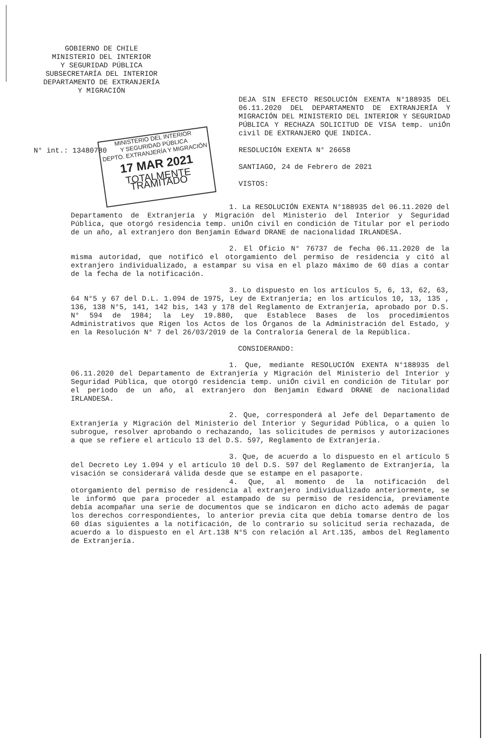GOBIERNO DE CHILE
MINISTERIO DEL INTERIOR
Y SEGURIDAD PÚBLICA
SUBSECRETARÍA DEL INTERIOR
DEPARTAMENTO DE EXTRANJERÍA
Y MIGRACIÓN
DEJA SIN EFECTO RESOLUCIÓN EXENTA N°188935 DEL 06.11.2020 DEL DEPARTAMENTO DE EXTRANJERÍA Y MIGRACIÓN DEL MINISTERIO DEL INTERIOR Y SEGURIDAD PÚBLICA Y RECHAZA SOLICITUD DE VISA temp. uniÓn civil DE EXTRANJERO QUE INDICA.
RESOLUCIÓN EXENTA N° 26658
SANTIAGO, 24 de Febrero de 2021
VISTOS:
N° int.: 13480780
MINISTERIO DEL INTERIOR
Y SEGURIDAD PÚBLICA
DEPTO. EXTRANJERÍA Y MIGRACIÓN
17 MAR 2021
TOTALMENTE TRAMITADO
1. La RESOLUCIÓN EXENTA N°188935 del 06.11.2020 del Departamento de Extranjería y Migración del Ministerio del Interior y Seguridad Pública, que otorgó residencia temp. uniÓn civil en condición de Titular por el periodo de un año, al extranjero don Benjamin Edward DRANE de nacionalidad IRLANDESA.
2. El Oficio N° 76737 de fecha 06.11.2020 de la misma autoridad, que notificó el otorgamiento del permiso de residencia y citó al extranjero individualizado, a estampar su visa en el plazo máximo de 60 días a contar de la fecha de la notificación.
3. Lo dispuesto en los artículos 5, 6, 13, 62, 63, 64 N°5 y 67 del D.L. 1.094 de 1975, Ley de Extranjería; en los artículos 10, 13, 135 , 136, 138 N°5, 141, 142 bis, 143 y 178 del Reglamento de Extranjería, aprobado por D.S. N° 594 de 1984; la Ley 19.880, que Establece Bases de los procedimientos Administrativos que Rigen los Actos de los Órganos de la Administración del Estado, y en la Resolución N° 7 del 26/03/2019 de la Contraloría General de la República.
CONSIDERANDO:
1. Que, mediante RESOLUCIÓN EXENTA N°188935 del 06.11.2020 del Departamento de Extranjería y Migración del Ministerio del Interior y Seguridad Pública, que otorgó residencia temp. uniÓn civil en condición de Titular por el periodo de un año, al extranjero don Benjamin Edward DRANE de nacionalidad IRLANDESA.
2. Que, corresponderá al Jefe del Departamento de Extranjería y Migración del Ministerio del Interior y Seguridad Pública, o a quien lo subrogue, resolver aprobando o rechazando, las solicitudes de permisos y autorizaciones a que se refiere el artículo 13 del D.S. 597, Reglamento de Extranjería.
3. Que, de acuerdo a lo dispuesto en el artículo 5 del Decreto Ley 1.094 y el artículo 10 del D.S. 597 del Reglamento de Extranjería, la visación se considerará válida desde que se estampe en el pasaporte.
4. Que, al momento de la notificación del otorgamiento del permiso de residencia al extranjero individualizado anteriormente, se le informó que para proceder al estampado de su permiso de residencia, previamente debía acompañar una serie de documentos que se indicaron en dicho acto además de pagar los derechos correspondientes, lo anterior previa cita que debía tomarse dentro de los 60 días siguientes a la notificación, de lo contrario su solicitud sería rechazada, de acuerdo a lo dispuesto en el Art.138 N°5 con relación al Art.135, ambos del Reglamento de Extranjería.